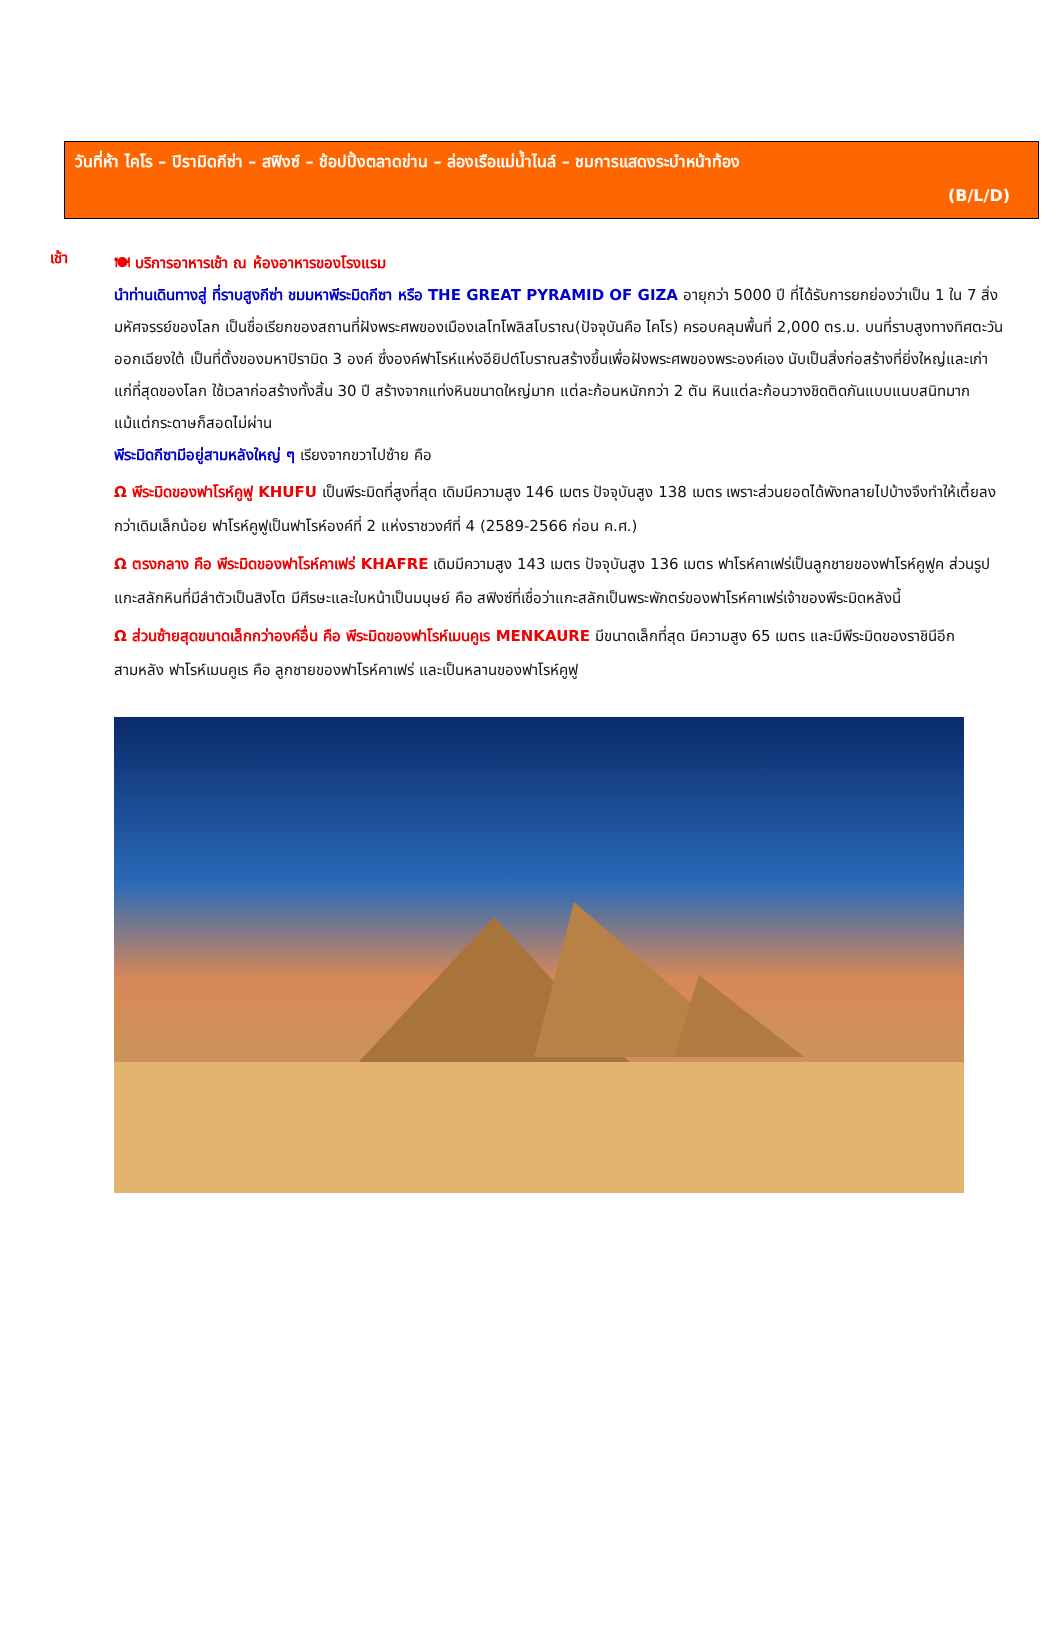วันที่ห้า ไคโร – ปิรามิดกีซ่า – สฟิงซ์ – ช้อปปิ้งตลาดข่าน – ล่องเรือแม่น้ำไนล์ – ชมการแสดงระบำหน้าท้อง
(B/L/D)
เช้า
🍽 บริการอาหารเช้า ณ ห้องอาหารของโรงแรม
นำท่านเดินทางสู่ ที่ราบสูงกีซ่า ชมมหาพีระมิดกีซา หรือ THE GREAT PYRAMID OF GIZA อายุกว่า 5000 ปี ที่ได้รับการยกย่องว่าเป็น 1 ใน 7 สิ่งมหัศจรรย์ของโลก เป็นชื่อเรียกของสถานที่ฝังพระศพของเมืองเลโทโพลิสโบราณ(ปัจจุบันคือ ไคโร) ครอบคลุมพื้นที่ 2,000 ตร.ม. บนที่ราบสูงทางทิศตะวันออกเฉียงใต้ เป็นที่ตั้งของมหาปิรามิด 3 องค์ ซึ่งองค์ฟาโรห์แห่งอียิปต์โบราณสร้างขึ้นเพื่อฝังพระศพของพระองค์เอง นับเป็นสิ่งก่อสร้างที่ยิ่งใหญ่และเก่าแก่ที่สุดของโลก ใช้เวลาก่อสร้างทั้งสิ้น 30 ปี สร้างจากแท่งหินขนาดใหญ่มาก แต่ละก้อนหนักกว่า 2 ตัน หินแต่ละก้อนวางชิดติดกันแบบแนบสนิทมาก แม้แต่กระดาษก็สอดไม่ผ่าน
พีระมิดกีซามีอยู่สามหลังใหญ่ ๆ เรียงจากขวาไปซ้าย คือ
Ω พีระมิดของฟาโรห์คูฟู KHUFU เป็นพีระมิดที่สูงที่สุด เดิมมีความสูง 146 เมตร ปัจจุบันสูง 138 เมตร เพราะส่วนยอดได้พังทลายไปบ้างจึงทำให้เตี้ยลงกว่าเดิมเล็กน้อย ฟาโรห์คูฟูเป็นฟาโรห์องค์ที่ 2 แห่งราชวงศ์ที่ 4 (2589-2566 ก่อน ค.ศ.)
Ω ตรงกลาง คือ พีระมิดของฟาโรห์คาเฟร่ KHAFRE เดิมมีความสูง 143 เมตร ปัจจุบันสูง 136 เมตร ฟาโรห์คาเฟร่เป็นลูกชายของฟาโรห์คูฟูค ส่วนรูปแกะสลักหินที่มีลำตัวเป็นสิงโต มีศีรษะและใบหน้าเป็นมนุษย์ คือ สฟิงซ์ที่เชื่อว่าแกะสลักเป็นพระพักตร์ของฟาโรห์คาเฟร่เจ้าของพีระมิดหลังนี้
Ω ส่วนซ้ายสุดขนาดเล็กกว่าองค์อื่น คือ พีระมิดของฟาโรห์เมนคูเร MENKAURE มีขนาดเล็กที่สุด มีความสูง 65 เมตร และมีพีระมิดของราชินีอีกสามหลัง ฟาโรห์เมนคูเร คือ ลูกชายของฟาโรห์คาเฟร่ และเป็นหลานของฟาโรห์คูฟู